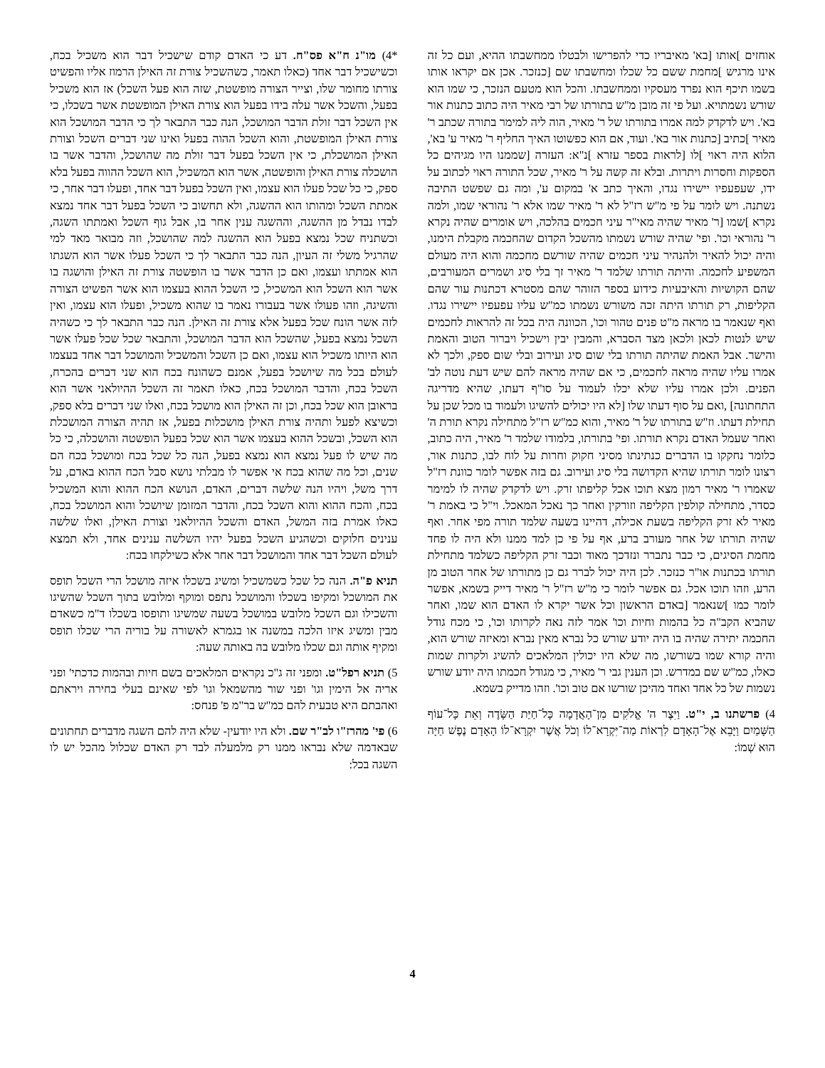אוחזים ]אותו [בא' מאיבריו כדי להפרישו ולבטלו ממחשבתו ההיא, ועם כל זה אינו מרגיש ]מחמת ששם כל שכלו ומחשבתו שם [כנזכר. אכן אם יקראו אותו בשמו תיכף הוא נפרד מעסקיו וממחשבתו. והכל הוא מטעם הנזכר, כי שמו הוא שורש נשמתויא. ועל פי זה מובן מ"ש בתורתו של רבי מאיר היה כתוב כתנות אור בא'. ויש לדקדק למה אמרו בתורתו של ר' מאיר, הוה ליה למימר בתורה שכתב ר' מאיר ]כתיב [כתנות אור בא'. ועוד, אם הוא כפשוטו האיך החליף ר' מאיר ע' בא', הלוא היה ראוי ]לו [לראות בספר עזרא ]נ"א: העזרה [שממנו היו מגיהים כל הספקות וחסרות ויתרות. ובלא זה קשה על ר' מאיר, שכל התורה ראוי לכתוב על ידו, שעפעפיו יישירו נגדו, והאיך כתב א' במקום ע', ומה גם שפשט התיבה נשתנה. ויש לומר על פי מ"ש רז"ל לא ר' מאיר שמו אלא ר' נהוראי שמו, ולמה נקרא ]שמו [ר' מאיר שהיה מאי"ר עיני חכמים בהלכה, ויש אומרים שהיה נקרא ר' נהוראי וכו'. ופי' שהיה שורש נשמתו מהשכל הקדום שהחכמה מקבלת הימנו, והיה יכול להאיר ולהנהיר עיני חכמים שהיה שורשם מחכמה והוא היה מעולם המשפיע לחכמה. והיתה תורתו שלמד ר' מאיר זך בלי סיג ושמרים המעורבים, שהם הקושיות והאיבעיות כידוע בספר הזוהר שהם מסטרא דכתנות עור שהם הקליפות, רק תורתו היתה זכה משורש נשמתו כמ"ש עליו עפעפיו יישירו נגדו. ואף שנאמר בו מראה מ"ט פנים טהור וכו', הכוונה היה בכל זה להראות לחכמים שיש לנטות לכאן ולכאן מצד הסברא, והמבין יבין וישכיל ויברור הטוב והאמת והישר. אבל האמת שהיתה תורתו בלי שום סיג ועירוב ובלי שום ספק, ולכך לא אמרו עליו שהיה מראה לחכמים, כי אם שהיה מראה להם שיש דעת נוטה לב' הפנים. ולכן אמרו עליו שלא יכלו לעמוד על סו"ף דעתו, שהיא מדריגה התחתונה] ,ואם על סוף דעתו שלו [לא היו יכולים להשיגו ולעמוד בו מכל שכן על תחילת דעתו. וז"ש בתורתו של ר' מאיר, והוא כמ"ש רז"ל מתחילה נקרא תורת ה' ואחר שעמל האדם נקרא תורתו. ופי' בתורתו, בלמודו שלמד ר' מאיר, היה כתוב, כלומר נחקקו בו הדברים כנתינתו מסיני חקוק וחרות על לוח לבו, כתנות אור, רצונו לומר תורתו שהיא הקדושה בלי סיג ועירוב. גם בזה אפשר לומר כוונת רז"ל שאמרו ר' מאיר רמון מצא תוכו אכל קליפתו זרק. ויש לדקדק שהיה לו למימר כסדר, מתחילה קולפין הקליפה וזורקין ואחר כך נאכל המאכל. וי"ל כי באמת ר' מאיר לא זרק הקליפה בשעת אכילה, דהיינו בשעה שלמד תורה מפי אחר. ואף שהיה תורתו של אחר מעורב ברע, אף על פי כן למד ממנו ולא היה לו פחד מחמת הסיגים, כי כבר נתברר ונזדכך מאוד וכבר זרק הקליפה כשלמד מתחילת תורתו בכתנות או"ר כנזכר. לכן היה יכול לברר גם כן מתורתו של אחר הטוב מן הרע, וזהו תוכו אכל. גם אפשר לומר כי מ"ש רז"ל ר' מאיר דייק בשמא, אפשר לומר כמו ]שנאמר [באדם הראשון וכל אשר יקרא לו האדם הוא שמו, ואחר שהביא הקב"ה כל בהמות וחיות וכו' אמר לזה נאה לקרותו וכו', כי מכח גודל החכמה יתירה שהיה בו היה יודע שורש כל נברא מאין נברא ומאיזה שורש הוא, והיה קורא שמו בשורשו, מה שלא היו יכולין המלאכים להשיג ולקרות שמות כאלו, כמ"ש שם במדרש. וכן הענין גבי ר' מאיר, כי מגודל חכמתו היה יודע שורש נשמות של כל אחד ואחד מהיכן שורשו אם טוב וכו'. וזהו מדייק בשמא.
4) פרשתנו ב, י"ט. וַיִּצֶר ה' אֱלֹקִים מִן־הָאֲדָמָה כָּל־חַיַּת הַשָּׂדֶה וְאֵת כָּל־עוֹף הַשָּׁמַיִם וַיָּבֵא אֶל־הָאָדָם לִרְאוֹת מַה־יִּקְרָא־לוֹ וְכֹל אֲשֶׁר יִקְרָא־לוֹ הָאָדָם נֶפֶשׁ חַיָּה הוּא שְׁמוֹ:
*4) מו"נ ח"א פס"ח. דע כי האדם קודם שישכיל דבר הוא משכיל בכח, וכשישכיל דבר אחד (כאלו תאמר, כשהשכיל צורת זה האילן הרמוז אליו והפשיט צורתו מחומר שלו, וצייר הצורה מופשטת, שזה הוא פעל השכל) אז הוא משכיל בפעל, והשכל אשר עלה בידו בפעל הוא צורת האילן המופשטת אשר בשכלו, כי אין השכל דבר זולת הדבר המושכל, הנה כבר התבאר לך כי הדבר המושכל הוא צורת האילן המופשטת, והוא השכל ההוה בפעל ואינו שני דברים השכל וצורת האילן המושכלת, כי אין השכל בפעל דבר זולת מה שהושכל, והדבר אשר בו הושכלה צורת האילן והופשטה, אשר הוא המשכיל, הוא השכל ההווה בפעל בלא ספק, כי כל שכל פעלו הוא עצמו, ואין השכל בפעל דבר אחד, ופעלו דבר אחר, כי אמתת השכל ומהותו הוא ההשגה, ולא תחשוב כי השכל בפעל דבר אחד נמצא לבדו נבדל מן ההשגה, וההשגה ענין אחר בו, אבל גוף השכל ואמתתו השגה, וכשתניח שכל נמצא בפעל הוא ההשגה למה שהושכל, וזה מבואר מאד למי שהרגיל משלי זה העיון, הנה כבר התבאר לך כי השכל פעלו אשר הוא השגתו הוא אמתתו ועצמו, ואם כן הדבר אשר בו הופשטה צורת זה האילן והושגה בו אשר הוא השכל הוא המשכיל, כי השכל ההוא בעצמו הוא אשר הפשיט הצורה והשיגה, וזהו פעולו אשר בעבורו נאמר בו שהוא משכיל, ופעלו הוא עצמו, ואין לזה אשר הונח שכל בפעל אלא צורת זה האילן. הנה כבר התבאר לך כי כשהיה השכל נמצא בפעל, שהשכל הוא הדבר המושכל, והתבאר שכל שכל פעלו אשר הוא היותו משכיל הוא עצמו, ואם כן השכל והמשכיל והמושכל דבר אחד בעצמו לעולם בכל מה שיושכל בפעל, אמנם כשהונח בכח הוא שני דברים בהכרח, השכל בכח, והדבר המושכל בכח, כאלו תאמר זה השכל ההיולאני אשר הוא בראובן הוא שכל בכח, וכן זה האילן הוא מושכל בכח, ואלו שני דברים בלא ספק, וכשיצא לפעל ותהיה צורת האילן מושכלות בפעל, אז תהיה הצורה המושכלת הוא השכל, ובשכל ההוא בעצמו אשר הוא שכל בפעל הופשטה והושכלה, כי כל מה שיש לו פעל נמצא הוא נמצא בפעל, הנה כל שכל בכח ומושכל בכח הם שנים, וכל מה שהוא בכח אי אפשר לו מבלתי נושא סבל הכח ההוא באדם, על דרך משל, ויהיו הנה שלשה דברים, האדם, הנושא הכח ההוא והוא המשכיל בכח, והכח ההוא והוא השכל בכח, והדבר המזומן שיושכל והוא המושכל בכח, כאלו אמרת בזה המשל, האדם והשכל ההיולאני וצורת האילן, ואלו שלשה ענינים חלוקים וכשהגיע השכל בפעל יהיו השלשה ענינים אחד, ולא תמצא לעולם השכל דבר אחד והמושכל דבר אחר אלא כשילקחו בכח:
תניא פ"ה. הנה כל שכל כשמשכיל ומשיג בשכלו איזה מושכל הרי השכל תופס את המושכל ומקיפו בשכלו והמושכל נתפס ומוקף ומלובש בתוך השכל שהשיגו והשכילו וגם השכל מלובש במושכל בשעה שמשיגו ותופסו בשכלו ד"מ כשאדם מבין ומשיג איזו הלכה במשנה או בגמרא לאשורה על בוריה הרי שכלו תופס ומקיף אותה וגם שכלו מלובש בה באותה שעה:
5) תניא רפל"ט. ומפני זה ג"כ נקראים המלאכים בשם חיות ובהמות כדכתי' ופני אריה אל הימין וגו' ופני שור מהשמאל וגו' לפי שאינם בעלי בחירה ויראתם ואהבתם היא טבעית להם כמ"ש בר"מ פ' פנחס:
6) פי' מהרז"ו לב"ר שם. ולא היו יודעין- שלא היה להם השגה מדברים תחתונים שבאדמה שלא נבראו ממנו רק מלמעלה לבד רק האדם שכלול מהכל יש לו השגה בכל:
4